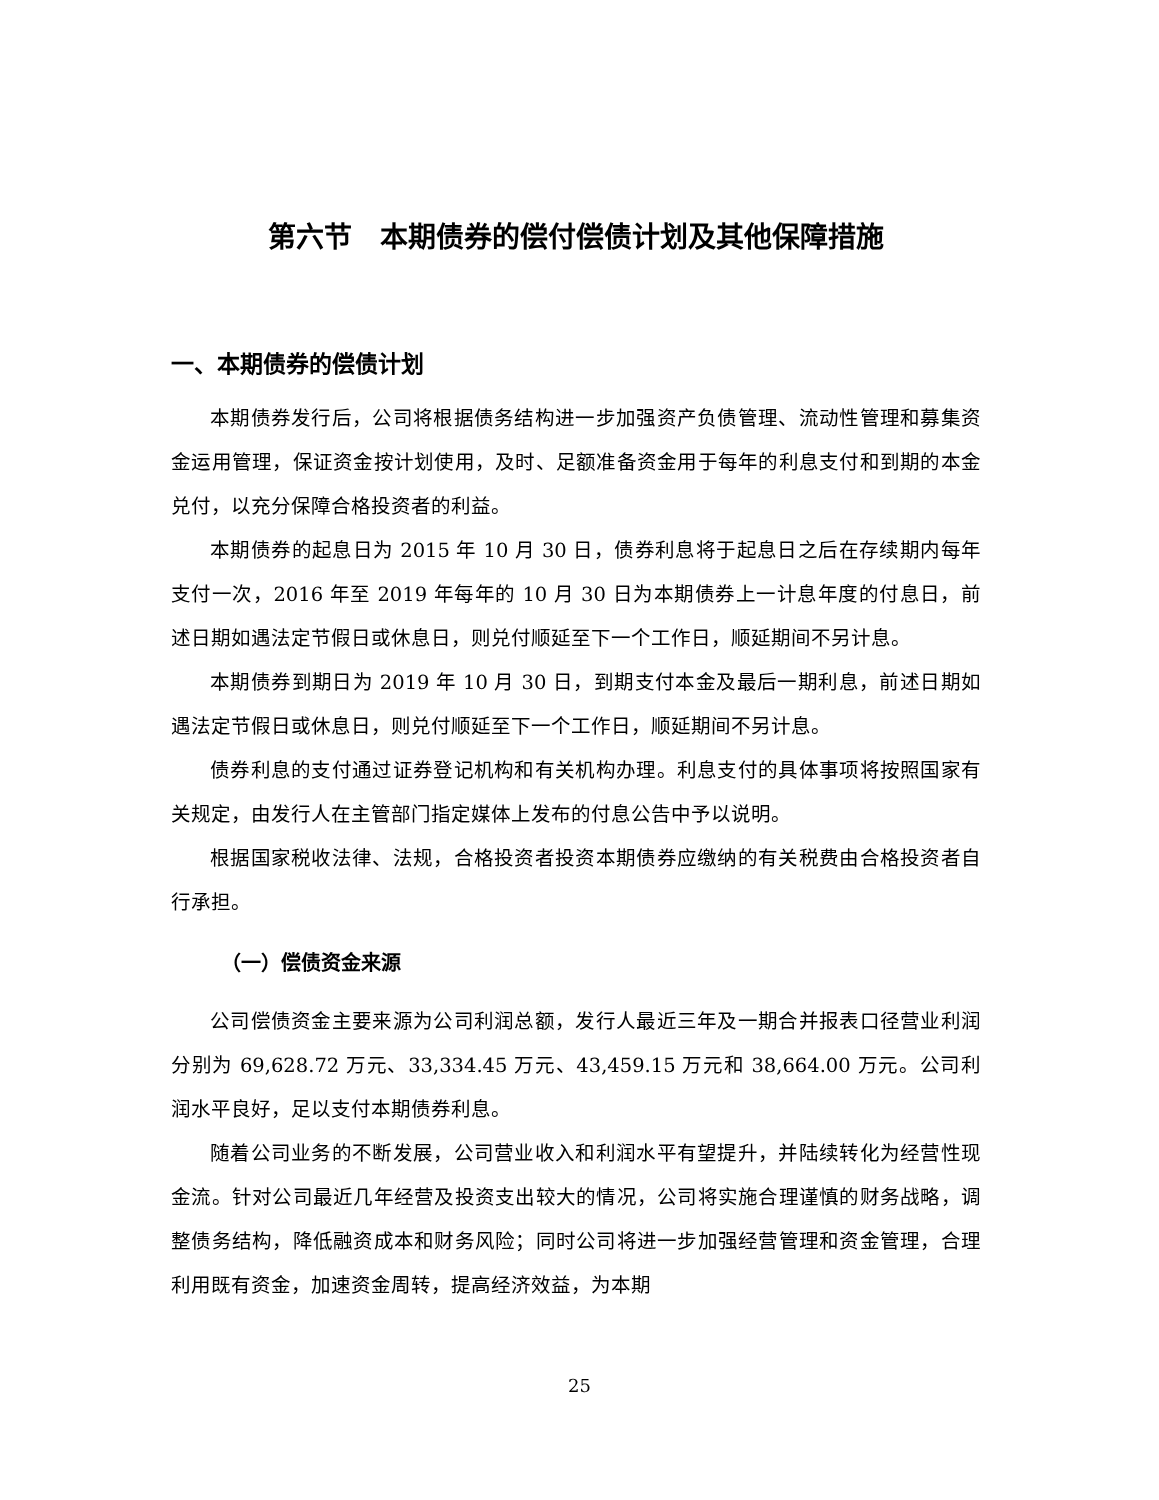第六节　本期债券的偿付偿债计划及其他保障措施
一、本期债券的偿债计划
本期债券发行后，公司将根据债务结构进一步加强资产负债管理、流动性管理和募集资金运用管理，保证资金按计划使用，及时、足额准备资金用于每年的利息支付和到期的本金兑付，以充分保障合格投资者的利益。
本期债券的起息日为 2015 年 10 月 30 日，债券利息将于起息日之后在存续期内每年支付一次，2016 年至 2019 年每年的 10 月 30 日为本期债券上一计息年度的付息日，前述日期如遇法定节假日或休息日，则兑付顺延至下一个工作日，顺延期间不另计息。
本期债券到期日为 2019 年 10 月 30 日，到期支付本金及最后一期利息，前述日期如遇法定节假日或休息日，则兑付顺延至下一个工作日，顺延期间不另计息。
债券利息的支付通过证券登记机构和有关机构办理。利息支付的具体事项将按照国家有关规定，由发行人在主管部门指定媒体上发布的付息公告中予以说明。
根据国家税收法律、法规，合格投资者投资本期债券应缴纳的有关税费由合格投资者自行承担。
（一）偿债资金来源
公司偿债资金主要来源为公司利润总额，发行人最近三年及一期合并报表口径营业利润分别为 69,628.72 万元、33,334.45 万元、43,459.15 万元和 38,664.00 万元。公司利润水平良好，足以支付本期债券利息。
随着公司业务的不断发展，公司营业收入和利润水平有望提升，并陆续转化为经营性现金流。针对公司最近几年经营及投资支出较大的情况，公司将实施合理谨慎的财务战略，调整债务结构，降低融资成本和财务风险；同时公司将进一步加强经营管理和资金管理，合理利用既有资金，加速资金周转，提高经济效益，为本期
25